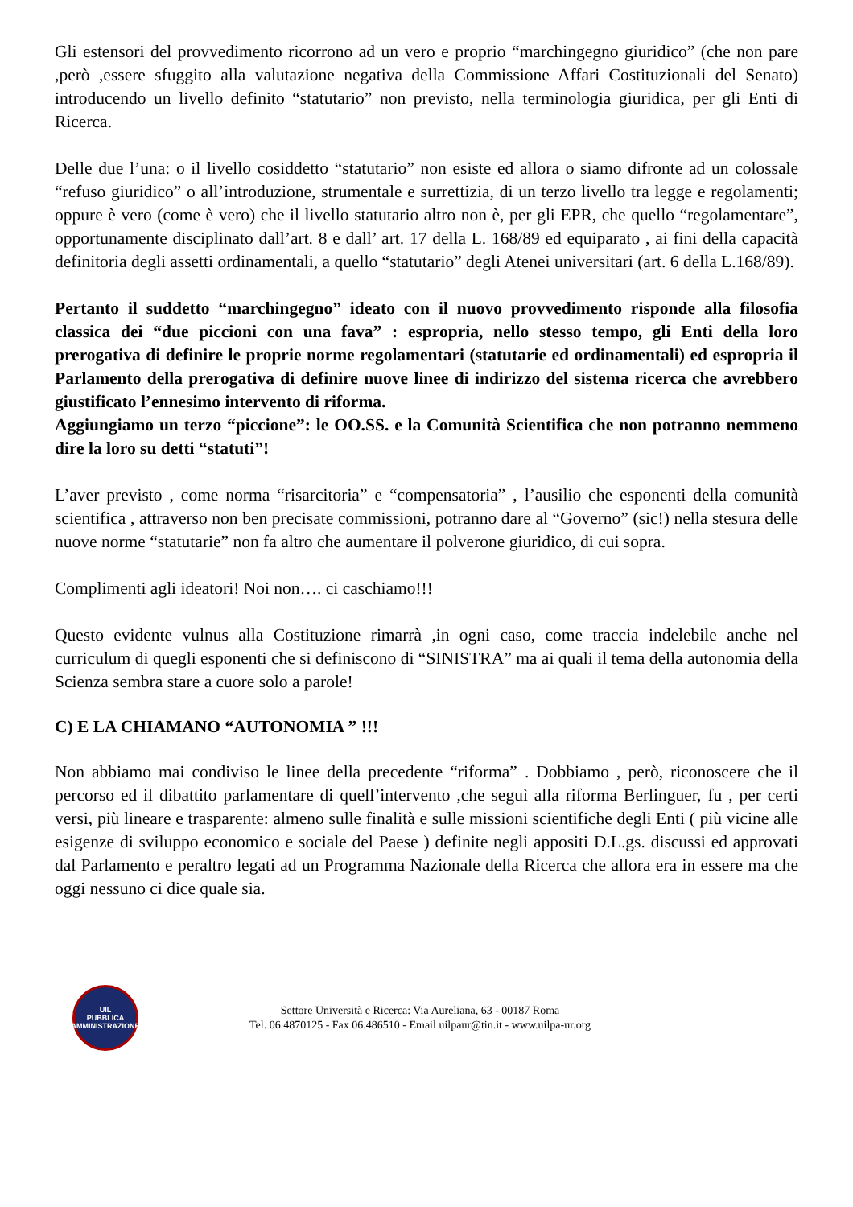Gli estensori del provvedimento ricorrono ad un vero e proprio “marchingegno giuridico” (che non pare ,però ,essere sfuggito alla valutazione negativa della Commissione Affari Costituzionali del Senato) introducendo un livello definito “statutario” non previsto, nella terminologia giuridica, per gli Enti di Ricerca.
Delle due l’una: o il livello cosiddetto “statutario” non esiste ed allora o siamo difronte ad un colossale “refuso giuridico” o all’introduzione, strumentale e surrettizia, di un terzo livello tra legge e regolamenti; oppure è vero (come è vero) che il livello statutario altro non è, per gli EPR, che quello “regolamentare”, opportunamente disciplinato dall’art. 8 e dall’ art. 17 della L. 168/89 ed equiparato , ai fini della capacità definitoria degli assetti ordinamentali, a quello “statutario” degli Atenei universitari (art. 6 della L.168/89).
Pertanto il suddetto “marchingegno” ideato con il nuovo provvedimento risponde alla filosofia classica dei “due piccioni con una fava” : espropria, nello stesso tempo, gli Enti della loro prerogativa di definire le proprie norme regolamentari (statutarie ed ordinamentali) ed espropria il Parlamento della prerogativa di definire nuove linee di indirizzo del sistema ricerca che avrebbero giustificato l’ennesimo intervento di riforma.
Aggiungiamo un terzo “piccione”: le OO.SS. e la Comunità Scientifica che non potranno nemmeno dire la loro su detti “statuti”!
L’aver previsto , come norma “risarcitoria” e “compensatoria” , l’ausilio che esponenti della comunità scientifica , attraverso non ben precisate commissioni, potranno dare al “Governo” (sic!) nella stesura delle nuove norme “statutarie” non fa altro che aumentare il polverone giuridico, di cui sopra.
Complimenti agli ideatori! Noi non…. ci caschiamo!!!
Questo evidente vulnus alla Costituzione rimarrà ,in ogni caso, come traccia indelebile anche nel curriculum di quegli esponenti che si definiscono di “SINISTRA” ma ai quali il tema della autonomia della Scienza sembra stare a cuore solo a parole!
C) E LA CHIAMANO “AUTONOMIA ” !!!
Non abbiamo mai condiviso le linee della precedente “riforma” . Dobbiamo , però, riconoscere che il percorso ed il dibattito parlamentare di quell’intervento ,che seguì alla riforma Berlinguer, fu , per certi versi, più lineare e trasparente: almeno sulle finalità e sulle missioni scientifiche degli Enti ( più vicine alle esigenze di sviluppo economico e sociale del Paese ) definite negli appositi D.L.gs. discussi ed approvati dal Parlamento e peraltro legati ad un Programma Nazionale della Ricerca che allora era in essere ma che oggi nessuno ci dice quale sia.
UIL
PUBBLICA
AMMINISTRAZIONE
Settore Università e Ricerca: Via Aureliana, 63 - 00187 Roma
Tel. 06.4870125 - Fax 06.486510 - Email uilpaur@tin.it - www.uilpa-ur.org